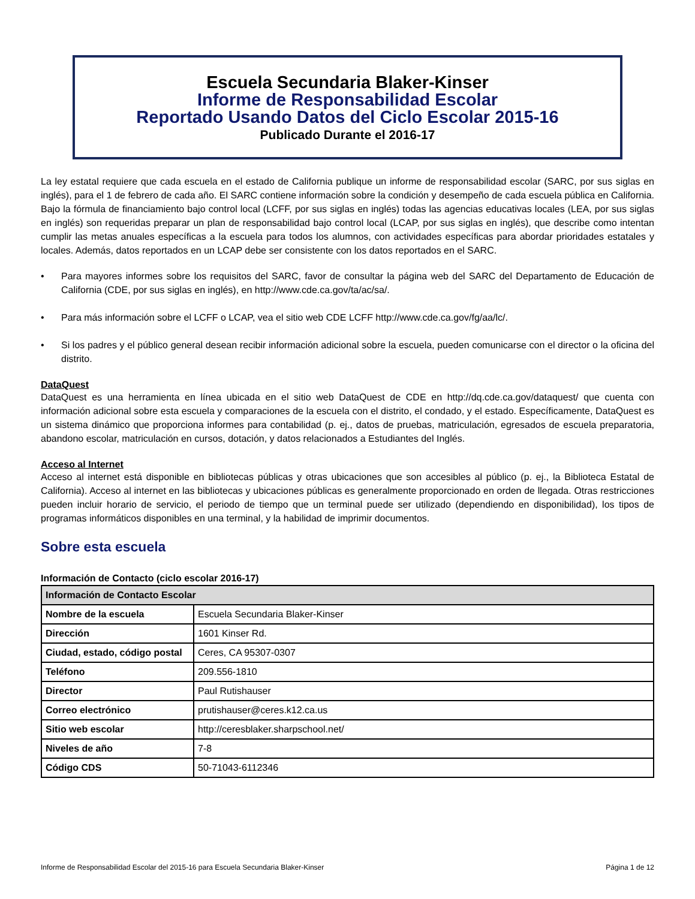Escuela Secundaria Blaker-Kinser
Informe de Responsabilidad Escolar
Reportado Usando Datos del Ciclo Escolar 2015-16
Publicado Durante el 2016-17
La ley estatal requiere que cada escuela en el estado de California publique un informe de responsabilidad escolar (SARC, por sus siglas en inglés), para el 1 de febrero de cada año. El SARC contiene información sobre la condición y desempeño de cada escuela pública en California. Bajo la fórmula de financiamiento bajo control local (LCFF, por sus siglas en inglés) todas las agencias educativas locales (LEA, por sus siglas en inglés) son requeridas preparar un plan de responsabilidad bajo control local (LCAP, por sus siglas en inglés), que describe como intentan cumplir las metas anuales específicas a la escuela para todos los alumnos, con actividades específicas para abordar prioridades estatales y locales. Además, datos reportados en un LCAP debe ser consistente con los datos reportados en el SARC.
• Para mayores informes sobre los requisitos del SARC, favor de consultar la página web del SARC del Departamento de Educación de California (CDE, por sus siglas en inglés), en http://www.cde.ca.gov/ta/ac/sa/.
• Para más información sobre el LCFF o LCAP, vea el sitio web CDE LCFF http://www.cde.ca.gov/fg/aa/lc/.
• Si los padres y el público general desean recibir información adicional sobre la escuela, pueden comunicarse con el director o la oficina del distrito.
DataQuest
DataQuest es una herramienta en línea ubicada en el sitio web DataQuest de CDE en http://dq.cde.ca.gov/dataquest/ que cuenta con información adicional sobre esta escuela y comparaciones de la escuela con el distrito, el condado, y el estado. Específicamente, DataQuest es un sistema dinámico que proporciona informes para contabilidad (p. ej., datos de pruebas, matriculación, egresados de escuela preparatoria, abandono escolar, matriculación en cursos, dotación, y datos relacionados a Estudiantes del Inglés.
Acceso al Internet
Acceso al internet está disponible en bibliotecas públicas y otras ubicaciones que son accesibles al público (p. ej., la Biblioteca Estatal de California). Acceso al internet en las bibliotecas y ubicaciones públicas es generalmente proporcionado en orden de llegada. Otras restricciones pueden incluir horario de servicio, el periodo de tiempo que un terminal puede ser utilizado (dependiendo en disponibilidad), los tipos de programas informáticos disponibles en una terminal, y la habilidad de imprimir documentos.
Sobre esta escuela
Información de Contacto (ciclo escolar 2016-17)
| Información de Contacto Escolar | |
| --- | --- |
| Nombre de la escuela | Escuela Secundaria Blaker-Kinser |
| Dirección | 1601 Kinser Rd. |
| Ciudad, estado, código postal | Ceres, CA 95307-0307 |
| Teléfono | 209.556-1810 |
| Director | Paul Rutishauser |
| Correo electrónico | prutishauser@ceres.k12.ca.us |
| Sitio web escolar | http://ceresblaker.sharpschool.net/ |
| Niveles de año | 7-8 |
| Código CDS | 50-71043-6112346 |
Informe de Responsabilidad Escolar del 2015-16 para Escuela Secundaria Blaker-Kinser Página 1 de 12